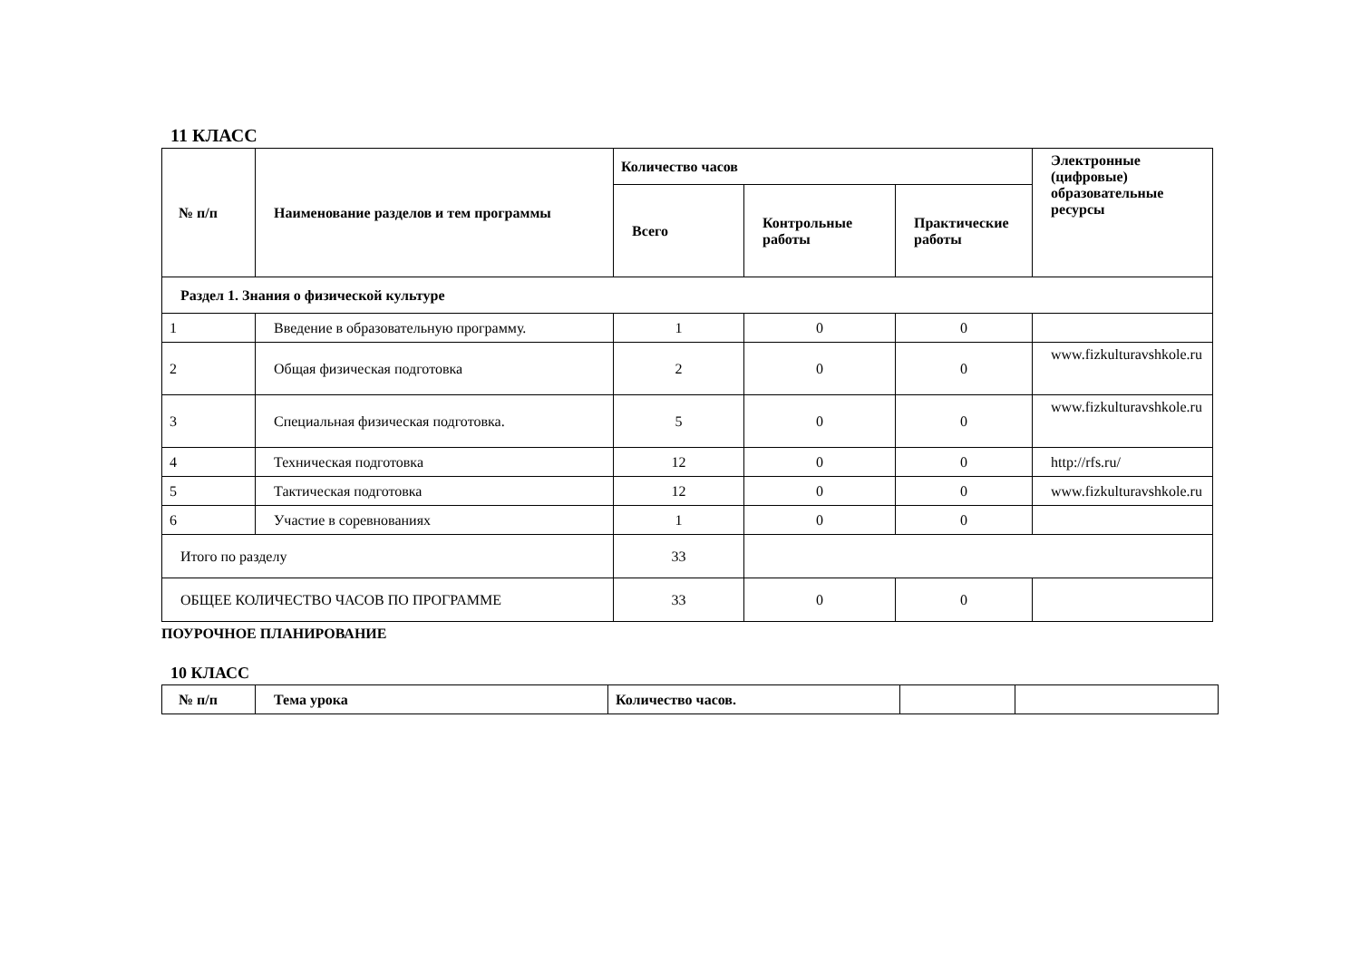11 КЛАСС
| № п/п | Наименование разделов и тем программы | Количество часов | | | Электронные (цифровые) образовательные ресурсы |
| --- | --- | --- | --- | --- | --- |
| | | Всего | Контрольные работы | Практические работы | |
| Раздел 1. Знания о физической культуре | | | | | |
| 1 | Введение в образовательную программу. | 1 | 0 | 0 | |
| 2 | Общая физическая подготовка | 2 | 0 | 0 | www.fizkulturavshkole.ru |
| 3 | Специальная физическая подготовка. | 5 | 0 | 0 | www.fizkulturavshkole.ru |
| 4 | Техническая подготовка | 12 | 0 | 0 | http://rfs.ru/ |
| 5 | Тактическая подготовка | 12 | 0 | 0 | www.fizkulturavshkole.ru |
| 6 | Участие в соревнованиях | 1 | 0 | 0 | |
| Итого по разделу | | 33 | | | |
| ОБЩЕЕ КОЛИЧЕСТВО ЧАСОВ ПО ПРОГРАММЕ | | 33 | 0 | 0 | |
ПОУРОЧНОЕ ПЛАНИРОВАНИЕ
10 КЛАСС
| № п/п | Тема урока | Количество часов. | | |
| --- | --- | --- | --- | --- |